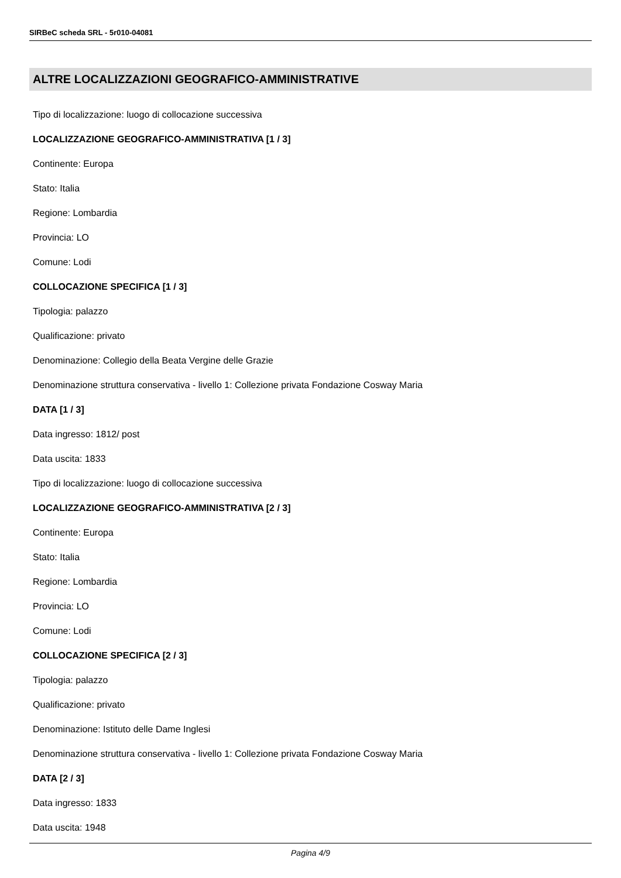SIRBeC scheda SRL - 5r010-04081
ALTRE LOCALIZZAZIONI GEOGRAFICO-AMMINISTRATIVE
Tipo di localizzazione: luogo di collocazione successiva
LOCALIZZAZIONE GEOGRAFICO-AMMINISTRATIVA [1 / 3]
Continente: Europa
Stato: Italia
Regione: Lombardia
Provincia: LO
Comune: Lodi
COLLOCAZIONE SPECIFICA [1 / 3]
Tipologia: palazzo
Qualificazione: privato
Denominazione: Collegio della Beata Vergine delle Grazie
Denominazione struttura conservativa - livello 1: Collezione privata Fondazione Cosway Maria
DATA [1 / 3]
Data ingresso: 1812/ post
Data uscita: 1833
Tipo di localizzazione: luogo di collocazione successiva
LOCALIZZAZIONE GEOGRAFICO-AMMINISTRATIVA [2 / 3]
Continente: Europa
Stato: Italia
Regione: Lombardia
Provincia: LO
Comune: Lodi
COLLOCAZIONE SPECIFICA [2 / 3]
Tipologia: palazzo
Qualificazione: privato
Denominazione: Istituto delle Dame Inglesi
Denominazione struttura conservativa - livello 1: Collezione privata Fondazione Cosway Maria
DATA [2 / 3]
Data ingresso: 1833
Data uscita: 1948
Pagina 4/9